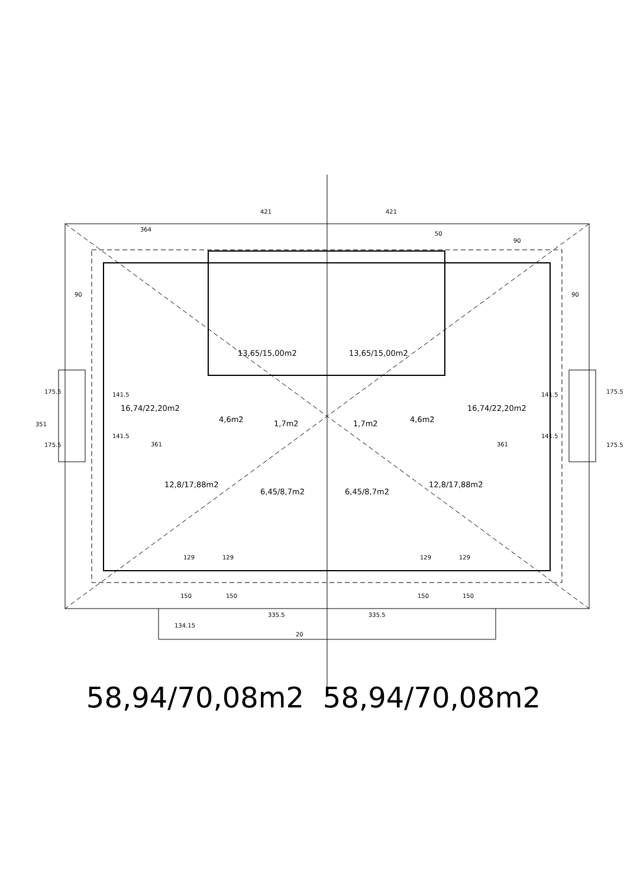421
421
364
90
90
361
361
129
129
129
129
150
150
150
150
335.5
335.5
351
175.5
175.5
141.5
141.5
175.5
175.5
141.5
141.5
50
90
134.15
20
13,65/15,00m2
13,65/15,00m2
16,74/22,20m2
16,74/22,20m2
4,6m2
4,6m2
1,7m2
1,7m2
12,8/17,88m2
12,8/17,88m2
6,45/8,7m2
6,45/8,7m2
58,94/70,08m2 58,94/70,08m2